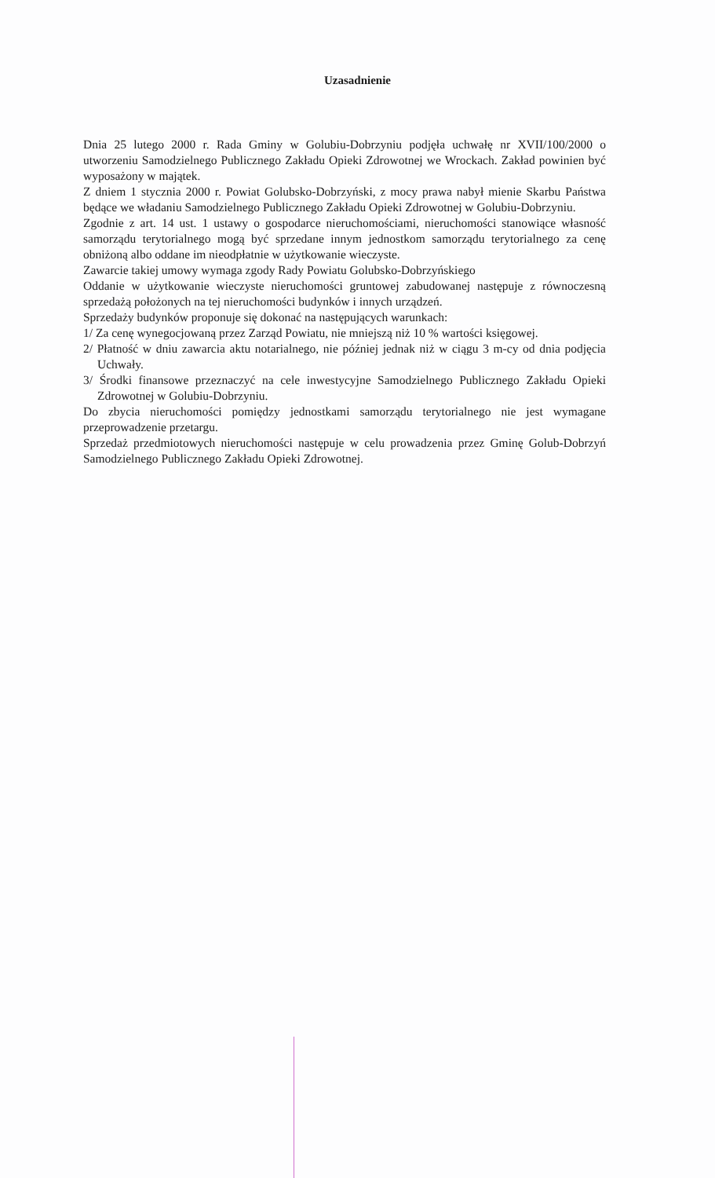Uzasadnienie
Dnia 25 lutego 2000 r. Rada Gminy w Golubiu-Dobrzyniu podjęła uchwałę nr XVII/100/2000 o utworzeniu Samodzielnego Publicznego Zakładu Opieki Zdrowotnej we Wrockach. Zakład powinien być wyposażony w majątek.
Z dniem 1 stycznia 2000 r. Powiat Golubsko-Dobrzyński, z mocy prawa nabył mienie Skarbu Państwa będące we władaniu Samodzielnego Publicznego Zakładu Opieki Zdrowotnej w Golubiu-Dobrzyniu.
Zgodnie z art. 14 ust. 1 ustawy o gospodarce nieruchomościami, nieruchomości stanowiące własność samorządu terytorialnego mogą być sprzedane innym jednostkom samorządu terytorialnego za cenę obniżoną albo oddane im nieodpłatnie w użytkowanie wieczyste.
Zawarcie takiej umowy wymaga zgody Rady Powiatu Golubsko-Dobrzyńskiego
Oddanie w użytkowanie wieczyste nieruchomości gruntowej zabudowanej następuje z równoczesną sprzedażą położonych na tej nieruchomości budynków i innych urządzeń.
Sprzedaży budynków proponuje się dokonać na następujących warunkach:
1/ Za cenę wynegocjowaną przez Zarząd Powiatu, nie mniejszą niż 10 % wartości księgowej.
2/ Płatność w dniu zawarcia aktu notarialnego, nie później jednak niż w ciągu 3 m-cy od dnia podjęcia Uchwały.
3/ Środki finansowe przeznaczyć na cele inwestycyjne Samodzielnego Publicznego Zakładu Opieki Zdrowotnej w Golubiu-Dobrzyniu.
Do zbycia nieruchomości pomiędzy jednostkami samorządu terytorialnego nie jest wymagane przeprowadzenie przetargu.
Sprzedaż przedmiotowych nieruchomości następuje w celu prowadzenia przez Gminę Golub-Dobrzyń Samodzielnego Publicznego Zakładu Opieki Zdrowotnej.